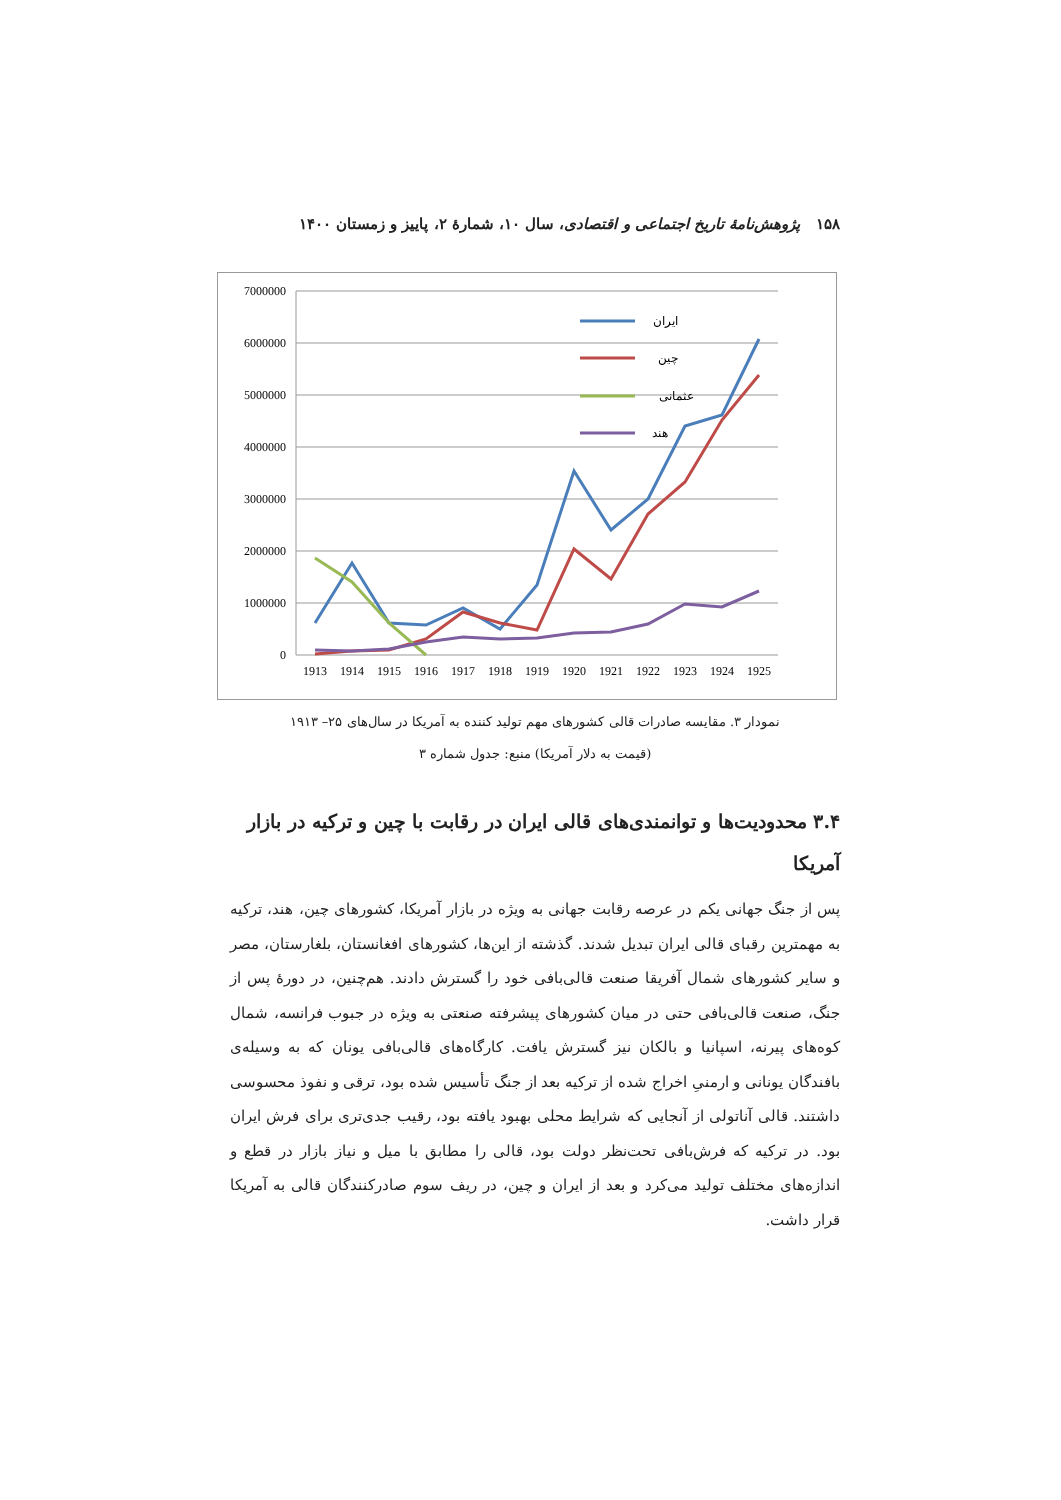۱۵۸ پژوهش‌نامهٔ تاریخ اجتماعی و اقتصادی، سال ۱۰، شمارهٔ ۲، پاییز و زمستان ۱۴۰۰
7000000
6000000
5000000
4000000
3000000
2000000
1000000
0
1913
1914
1915
1916
1917
1918
1919
1920
1921
1922
1923
1924
1925
ایران
چین
عثمانی
هند
نمودار ۳. مقایسه صادرات قالی کشورهای مهم تولید کننده به آمریکا در سال‌های ۲۵– ۱۹۱۳
(قیمت به دلار آمریکا) منبع: جدول شماره ۳
۳.۴ محدودیت‌ها و توانمندی‌های قالی ایران در رقابت با چین و ترکیه در بازار آمریکا
پس از جنگ جهانی یکم در عرصه رقابت جهانی به ویژه در بازار آمریکا، کشورهای چین، هند، ترکیه به مهمترین رقبای قالی ایران تبدیل شدند. گذشته از این‌ها، کشورهای افغانستان، بلغارستان، مصر و سایر کشورهای شمال آفریقا صنعت قالی‌بافی خود را گسترش دادند. هم‌چنین، در دورهٔ پس از جنگ، صنعت قالی‌بافی حتی در میان کشورهای پیشرفته صنعتی به ویژه در جبوب فرانسه، شمال کوه‌های پیرنه، اسپانیا و بالکان نیز گسترش یافت. کارگاه‌های قالی‌بافی یونان که به وسیله‌ی بافندگان یونانی و ارمنیِ اخراج شده از ترکیه بعد از جنگ تأسیس شده بود، ترقی و نفوذ محسوسی داشتند. قالی آناتولی از آنجایی که شرایط محلی بهبود یافته بود، رقیب جدی‌تری برای فرش ایران بود. در ترکیه که فرش‌بافی تحت‌نظر دولت بود، قالی را مطابق با میل و نیاز بازار در قطع و اندازه‌های مختلف تولید می‌کرد و بعد از ایران و چین، در ریف سوم صادرکنندگان قالی به آمریکا قرار داشت.